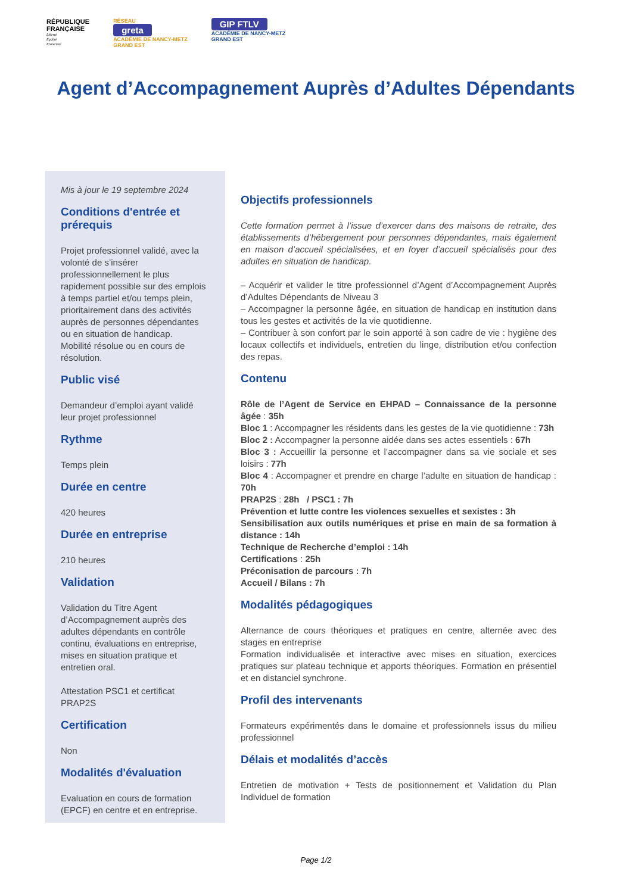RÉPUBLIQUE
FRANÇAISE
Liberté
Égalité
Fraternité
RÉSEAU
greta
ACADÉMIE DE NANCY-METZ
GRAND EST
GIP FTLV
ACADÉMIE DE NANCY-METZ
GRAND EST
Agent d’Accompagnement Auprès d’Adultes Dépendants
Mis à jour le 19 septembre 2024
Conditions d'entrée et prérequis
Projet professionnel validé, avec la volonté de s’insérer professionnellement le plus rapidement possible sur des emplois à temps partiel et/ou temps plein, prioritairement dans des activités auprès de personnes dépendantes ou en situation de handicap.
Mobilité résolue ou en cours de résolution.
Public visé
Demandeur d’emploi ayant validé leur projet professionnel
Rythme
Temps plein
Durée en centre
420 heures
Durée en entreprise
210 heures
Validation
Validation du Titre Agent d’Accompagnement auprès des adultes dépendants en contrôle continu, évaluations en entreprise, mises en situation pratique et entretien oral.
Attestation PSC1 et certificat PRAP2S
Certification
Non
Modalités d'évaluation
Evaluation en cours de formation (EPCF) en centre et en entreprise.
Objectifs professionnels
Cette formation permet à l’issue d’exercer dans des maisons de retraite, des établissements d’hébergement pour personnes dépendantes, mais également en maison d’accueil spécialisées, et en foyer d’accueil spécialisés pour des adultes en situation de handicap.
– Acquérir et valider le titre professionnel d’Agent d’Accompagnement Auprès d’Adultes Dépendants de Niveau 3
– Accompagner la personne âgée, en situation de handicap en institution dans tous les gestes et activités de la vie quotidienne.
– Contribuer à son confort par le soin apporté à son cadre de vie : hygiène des locaux collectifs et individuels, entretien du linge, distribution et/ou confection des repas.
Contenu
Rôle de l’Agent de Service en EHPAD – Connaissance de la personne âgée : 35h
Bloc 1 : Accompagner les résidents dans les gestes de la vie quotidienne : 73h
Bloc 2 : Accompagner la personne aidée dans ses actes essentiels : 67h
Bloc 3 : Accueillir la personne et l’accompagner dans sa vie sociale et ses loisirs : 77h
Bloc 4 : Accompagner et prendre en charge l’adulte en situation de handicap : 70h
PRAP2S : 28h / PSC1 : 7h
Prévention et lutte contre les violences sexuelles et sexistes : 3h
Sensibilisation aux outils numériques et prise en main de sa formation à distance : 14h
Technique de Recherche d’emploi : 14h
Certifications : 25h
Préconisation de parcours : 7h
Accueil / Bilans : 7h
Modalités pédagogiques
Alternance de cours théoriques et pratiques en centre, alternée avec des stages en entreprise
Formation individualisée et interactive avec mises en situation, exercices pratiques sur plateau technique et apports théoriques. Formation en présentiel et en distanciel synchrone.
Profil des intervenants
Formateurs expérimentés dans le domaine et professionnels issus du milieu professionnel
Délais et modalités d’accès
Entretien de motivation + Tests de positionnement et Validation du Plan Individuel de formation
Page 1/2